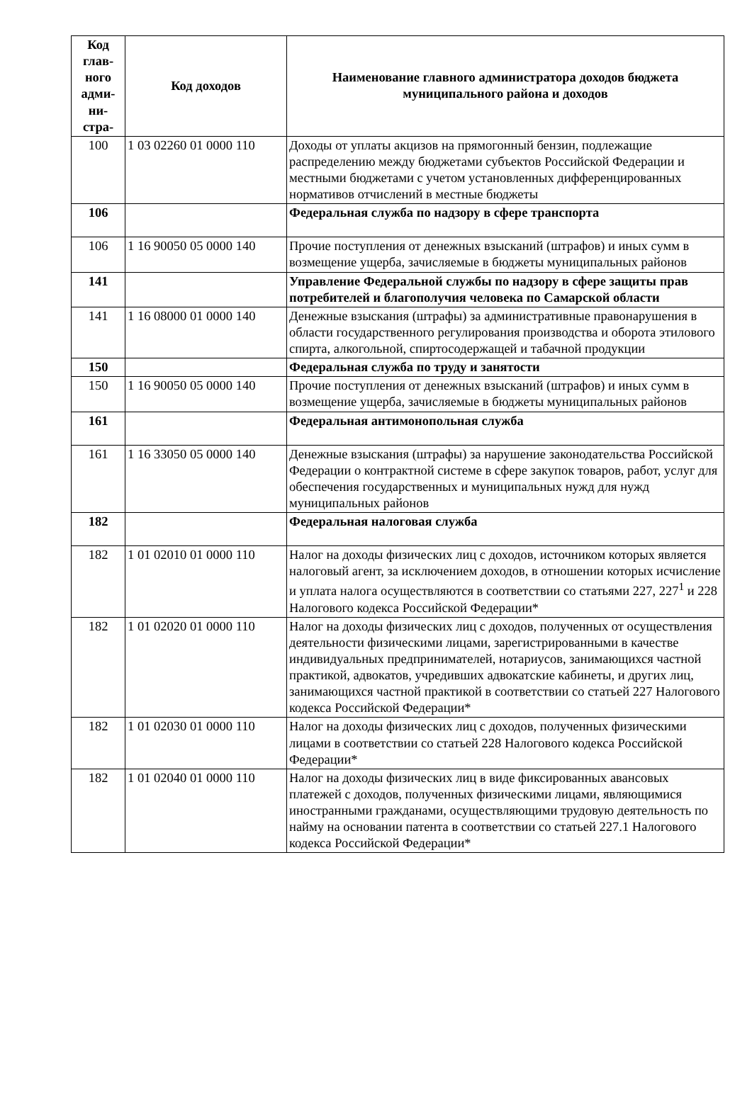| Код глав-ного адми-ни-стра- | Код доходов | Наименование главного администратора доходов бюджета муниципального района и доходов |
| --- | --- | --- |
| 100 | 1 03 02260 01 0000 110 | Доходы от уплаты акцизов на прямогонный бензин, подлежащие распределению между бюджетами субъектов Российской Федерации и местными бюджетами с учетом установленных дифференцированных нормативов отчислений в местные бюджеты |
| 106 | | Федеральная служба по надзору в сфере транспорта |
| 106 | 1 16 90050 05 0000 140 | Прочие поступления от денежных взысканий (штрафов) и иных сумм в возмещение ущерба, зачисляемые в бюджеты муниципальных районов |
| 141 | | Управление Федеральной службы по надзору в сфере защиты прав потребителей и благополучия человека по Самарской области |
| 141 | 1 16 08000 01 0000 140 | Денежные взыскания (штрафы) за административные правонарушения в области государственного регулирования производства и оборота этилового спирта, алкогольной, спиртосодержащей и табачной продукции |
| 150 | | Федеральная служба по труду и занятости |
| 150 | 1 16 90050 05 0000 140 | Прочие поступления от денежных взысканий (штрафов) и иных сумм в возмещение ущерба, зачисляемые в бюджеты муниципальных районов |
| 161 | | Федеральная антимонопольная служба |
| 161 | 1 16 33050 05 0000 140 | Денежные взыскания (штрафы) за нарушение законодательства Российской Федерации о контрактной системе в сфере закупок товаров, работ, услуг для обеспечения государственных и муниципальных нужд для нужд муниципальных районов |
| 182 | | Федеральная налоговая служба |
| 182 | 1 01 02010 01 0000 110 | Налог на доходы физических лиц с доходов, источником которых является налоговый агент, за исключением доходов, в отношении которых исчисление и уплата налога осуществляются в соответствии со статьями 227, 227<sup>1</sup> и 228 Налогового кодекса Российской Федерации* |
| 182 | 1 01 02020 01 0000 110 | Налог на доходы физических лиц с доходов, полученных от осуществления деятельности физическими лицами, зарегистрированными в качестве индивидуальных предпринимателей, нотариусов, занимающихся частной практикой, адвокатов, учредивших адвокатские кабинеты, и других лиц, занимающихся частной практикой в соответствии со статьей 227 Налогового кодекса Российской Федерации* |
| 182 | 1 01 02030 01 0000 110 | Налог на доходы физических лиц с доходов, полученных физическими лицами в соответствии со статьей 228 Налогового кодекса Российской Федерации* |
| 182 | 1 01 02040 01 0000 110 | Налог на доходы физических лиц в виде фиксированных авансовых платежей с доходов, полученных физическими лицами, являющимися иностранными гражданами, осуществляющими трудовую деятельность по найму на основании патента в соответствии со статьей 227.1 Налогового кодекса Российской Федерации* |